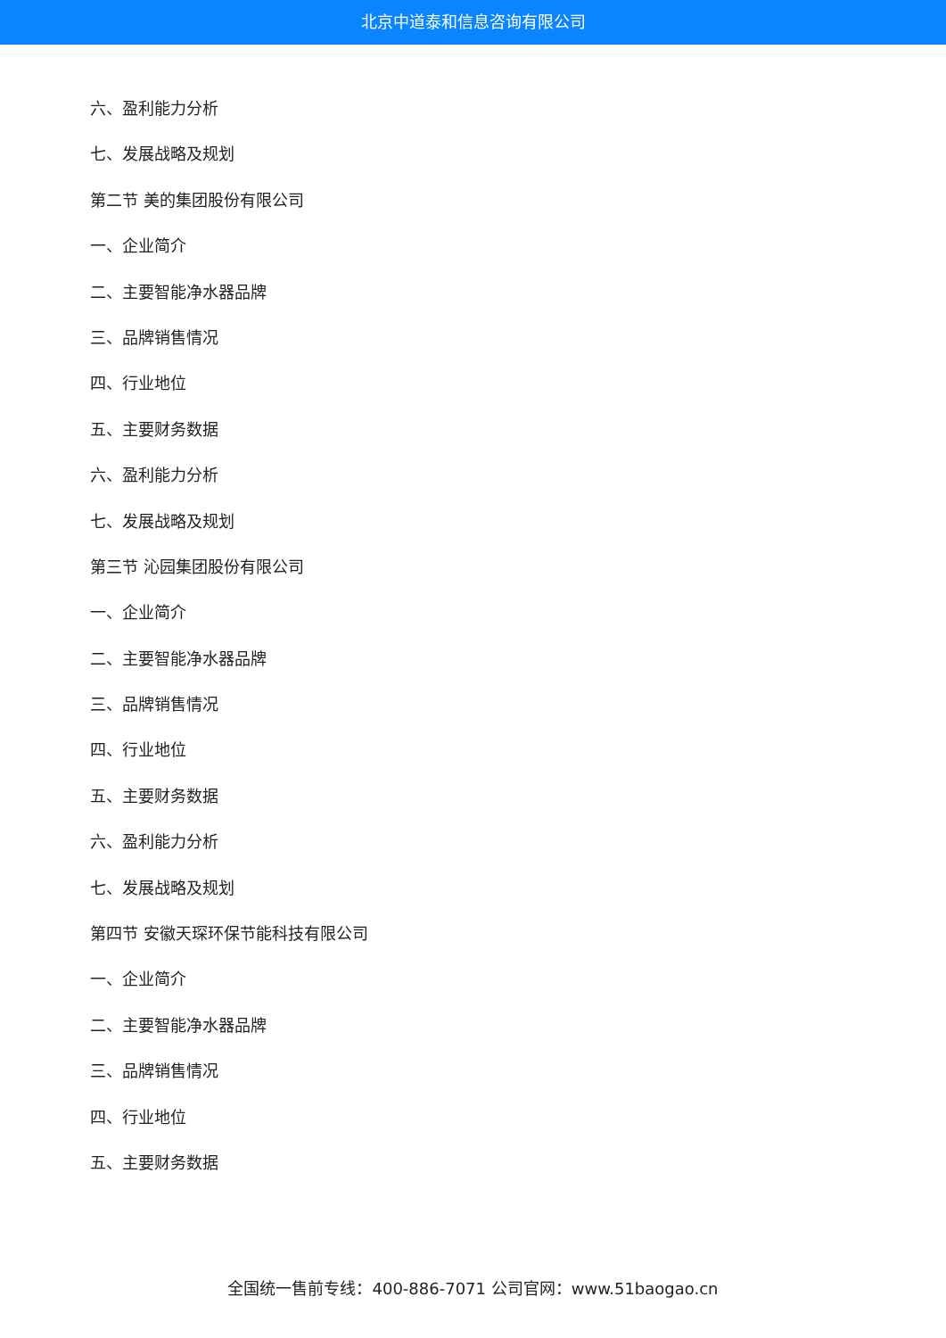北京中道泰和信息咨询有限公司
六、盈利能力分析
七、发展战略及规划
第二节 美的集团股份有限公司
一、企业简介
二、主要智能净水器品牌
三、品牌销售情况
四、行业地位
五、主要财务数据
六、盈利能力分析
七、发展战略及规划
第三节 沁园集团股份有限公司
一、企业简介
二、主要智能净水器品牌
三、品牌销售情况
四、行业地位
五、主要财务数据
六、盈利能力分析
七、发展战略及规划
第四节 安徽天琛环保节能科技有限公司
一、企业简介
二、主要智能净水器品牌
三、品牌销售情况
四、行业地位
五、主要财务数据
全国统一售前专线：400-886-7071 公司官网：www.51baogao.cn